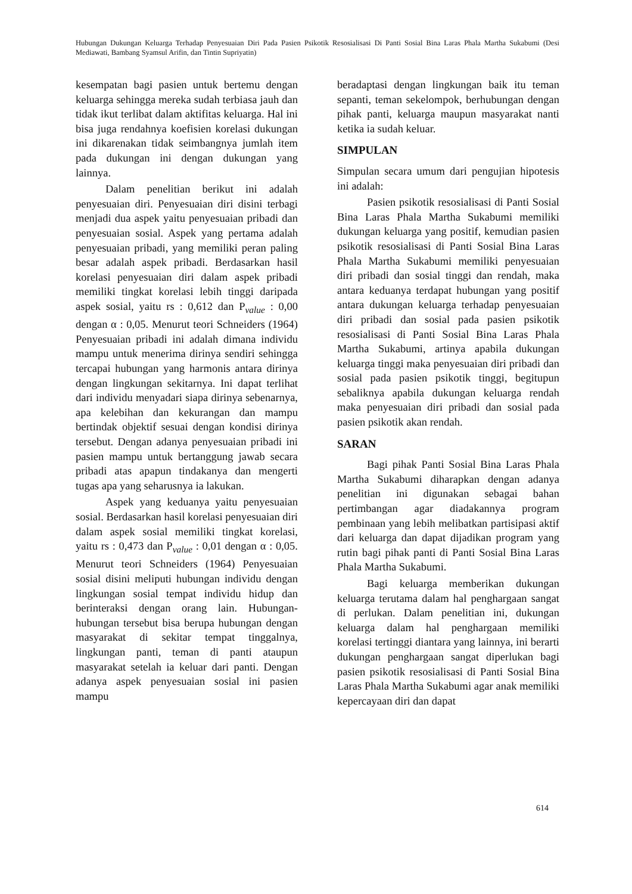Hubungan Dukungan Keluarga Terhadap Penyesuaian Diri Pada Pasien Psikotik Resosialisasi Di Panti Sosial Bina Laras Phala Martha Sukabumi (Desi Mediawati, Bambang Syamsul Arifin, dan Tintin Supriyatin)
kesempatan bagi pasien untuk bertemu dengan keluarga sehingga mereka sudah terbiasa jauh dan tidak ikut terlibat dalam aktifitas keluarga. Hal ini bisa juga rendahnya koefisien korelasi dukungan ini dikarenakan tidak seimbangnya jumlah item pada dukungan ini dengan dukungan yang lainnya.
Dalam penelitian berikut ini adalah penyesuaian diri. Penyesuaian diri disini terbagi menjadi dua aspek yaitu penyesuaian pribadi dan penyesuaian sosial. Aspek yang pertama adalah penyesuaian pribadi, yang memiliki peran paling besar adalah aspek pribadi. Berdasarkan hasil korelasi penyesuaian diri dalam aspek pribadi memiliki tingkat korelasi lebih tinggi daripada aspek sosial, yaitu rs : 0,612 dan P<sub>value</sub> : 0,00 dengan α : 0,05. Menurut teori Schneiders (1964) Penyesuaian pribadi ini adalah dimana individu mampu untuk menerima dirinya sendiri sehingga tercapai hubungan yang harmonis antara dirinya dengan lingkungan sekitarnya. Ini dapat terlihat dari individu menyadari siapa dirinya sebenarnya, apa kelebihan dan kekurangan dan mampu bertindak objektif sesuai dengan kondisi dirinya tersebut. Dengan adanya penyesuaian pribadi ini pasien mampu untuk bertanggung jawab secara pribadi atas apapun tindakanya dan mengerti tugas apa yang seharusnya ia lakukan.
Aspek yang keduanya yaitu penyesuaian sosial. Berdasarkan hasil korelasi penyesuaian diri dalam aspek sosial memiliki tingkat korelasi, yaitu rs : 0,473 dan P<sub>value</sub> : 0,01 dengan α : 0,05. Menurut teori Schneiders (1964) Penyesuaian sosial disini meliputi hubungan individu dengan lingkungan sosial tempat individu hidup dan berinteraksi dengan orang lain. Hubungan-hubungan tersebut bisa berupa hubungan dengan masyarakat di sekitar tempat tinggalnya, lingkungan panti, teman di panti ataupun masyarakat setelah ia keluar dari panti. Dengan adanya aspek penyesuaian sosial ini pasien mampu
beradaptasi dengan lingkungan baik itu teman sepanti, teman sekelompok, berhubungan dengan pihak panti, keluarga maupun masyarakat nanti ketika ia sudah keluar.
SIMPULAN
Simpulan secara umum dari pengujian hipotesis ini adalah:
Pasien psikotik resosialisasi di Panti Sosial Bina Laras Phala Martha Sukabumi memiliki dukungan keluarga yang positif, kemudian pasien psikotik resosialisasi di Panti Sosial Bina Laras Phala Martha Sukabumi memiliki penyesuaian diri pribadi dan sosial tinggi dan rendah, maka antara keduanya terdapat hubungan yang positif antara dukungan keluarga terhadap penyesuaian diri pribadi dan sosial pada pasien psikotik resosialisasi di Panti Sosial Bina Laras Phala Martha Sukabumi, artinya apabila dukungan keluarga tinggi maka penyesuaian diri pribadi dan sosial pada pasien psikotik tinggi, begitupun sebaliknya apabila dukungan keluarga rendah maka penyesuaian diri pribadi dan sosial pada pasien psikotik akan rendah.
SARAN
Bagi pihak Panti Sosial Bina Laras Phala Martha Sukabumi diharapkan dengan adanya penelitian ini digunakan sebagai bahan pertimbangan agar diadakannya program pembinaan yang lebih melibatkan partisipasi aktif dari keluarga dan dapat dijadikan program yang rutin bagi pihak panti di Panti Sosial Bina Laras Phala Martha Sukabumi.
Bagi keluarga memberikan dukungan keluarga terutama dalam hal penghargaan sangat di perlukan. Dalam penelitian ini, dukungan keluarga dalam hal penghargaan memiliki korelasi tertinggi diantara yang lainnya, ini berarti dukungan penghargaan sangat diperlukan bagi pasien psikotik resosialisasi di Panti Sosial Bina Laras Phala Martha Sukabumi agar anak memiliki kepercayaan diri dan dapat
614